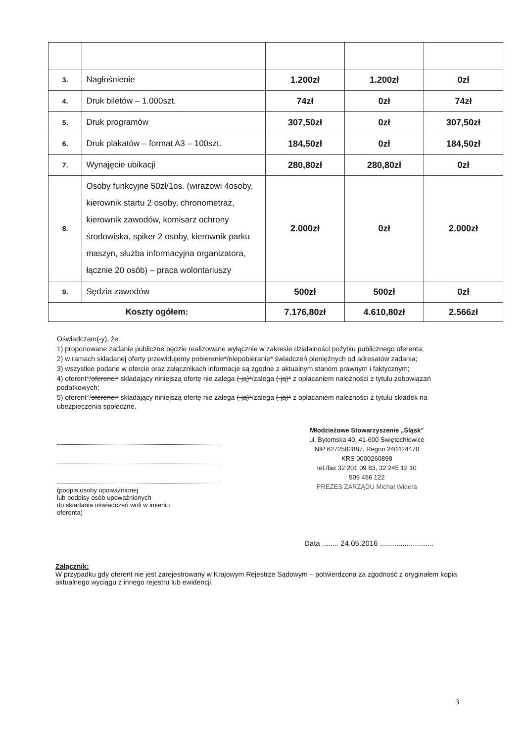| 3. | Nagłośnienie | 1.200zł | 1.200zł | 0zł |
| 4. | Druk biletów – 1.000szt. | 74zł | 0zł | 74zł |
| 5. | Druk programów | 307,50zł | 0zł | 307,50zł |
| 6. | Druk plakatów – format A3 – 100szt. | 184,50zł | 0zł | 184,50zł |
| 7. | Wynajęcie ubikacji | 280,80zł | 280,80zł | 0zł |
| 8. | Osoby funkcyjne 50zł/1os. (wirażowi 4osoby, kierownik startu 2 osoby, chronometraż, kierownik zawodów, komisarz ochrony środowiska, spiker 2 osoby, kierownik parku maszyn, służba informacyjna organizatora, łącznie 20 osób) – praca wolontariuszy | 2.000zł | 0zł | 2.000zł |
| 9. | Sędzia zawodów | 500zł | 500zł | 0zł |
| Koszty ogółem: | | 7.176,80zł | 4.610,80zł | 2.566zł |
Oświadczam(-y), że:
1) proponowane zadanie publiczne będzie realizowane wyłącznie w zakresie działalności pożytku publicznego oferenta;
2) w ramach składanej oferty przewidujemy pobieranie*/niepobieranie* świadczeń pieniężnych od adresatów zadania;
3) wszystkie podane w ofercie oraz załącznikach informacje są zgodne z aktualnym stanem prawnym i faktycznym;
4) oferent*/oferenci* składający niniejszą ofertę nie zalega (-ją)*/zalega (-ją)* z opłacaniem należności z tytułu zobowiązań podatkowych;
5) oferent*/oferenci* składający niniejszą ofertę nie zalega (-ją)*/zalega (-ją)* z opłacaniem należności z tytułu składek na ubezpieczenia społeczne.
(podpis osoby upoważnionej
lub podpisy osób upoważnionych
do składania oświadczeń woli w imieniu
oferenta)
Młodzieżowe Stowarzyszenie „Śląsk"
ul. Bytomska 40, 41-600 Świętochłowice
NIP 6272582887, Regon 240424470
KRS 0000260898
tel./fax 32 201 09 83, 32 245 12 10
509 456 122
PREZES ZARZĄDU Michał Widera
Data ........ 24.05.2016 ..........................
Załącznik:
W przypadku gdy oferent nie jest zarejestrowany w Krajowym Rejestrze Sądowym – potwierdzona za zgodność z oryginałem kopia aktualnego wyciągu z innego rejestru lub ewidencji.
3